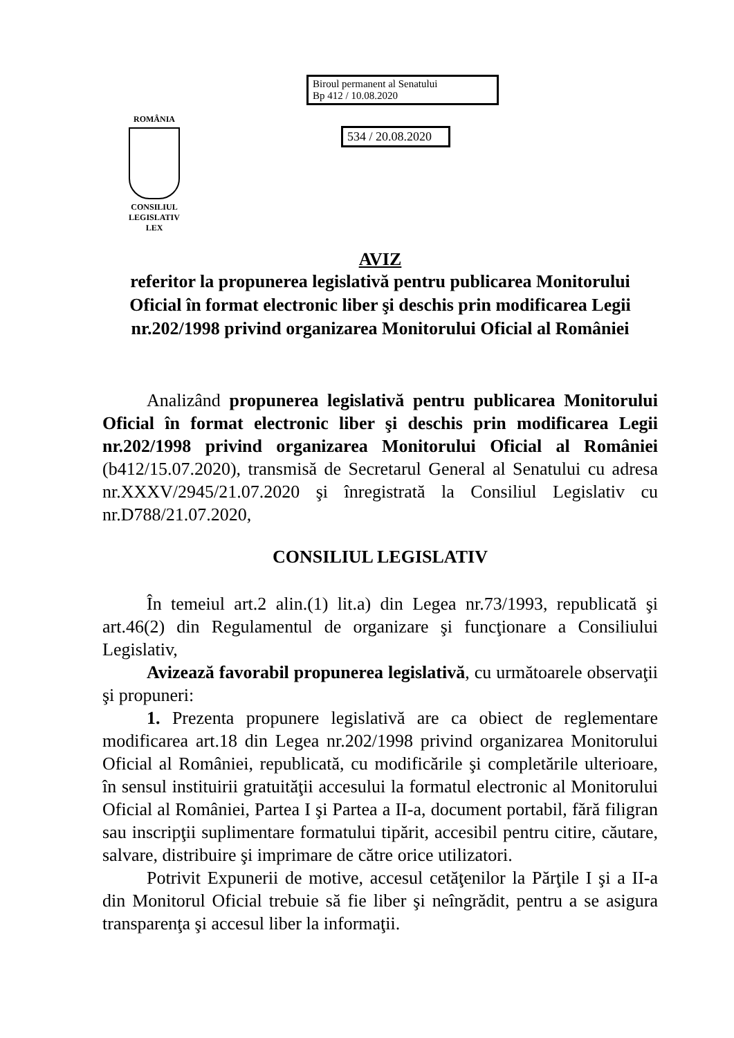ROMÂNIA
CONSILIUL LEGISLATIV
LEX
Biroul permanent al Senatului
Bp 412 / 10.08.2020
534 / 20.08.2020
AVIZ
referitor la propunerea legislativă pentru publicarea Monitorului Oficial în format electronic liber şi deschis prin modificarea Legii nr.202/1998 privind organizarea Monitorului Oficial al României
Analizând propunerea legislativă pentru publicarea Monitorului Oficial în format electronic liber şi deschis prin modificarea Legii nr.202/1998 privind organizarea Monitorului Oficial al României (b412/15.07.2020), transmisă de Secretarul General al Senatului cu adresa nr.XXXV/2945/21.07.2020 şi înregistrată la Consiliul Legislativ cu nr.D788/21.07.2020,
CONSILIUL LEGISLATIV
În temeiul art.2 alin.(1) lit.a) din Legea nr.73/1993, republicată şi art.46(2) din Regulamentul de organizare şi funcţionare a Consiliului Legislativ,
Avizează favorabil propunerea legislativă, cu următoarele observaţii şi propuneri:
1. Prezenta propunere legislativă are ca obiect de reglementare modificarea art.18 din Legea nr.202/1998 privind organizarea Monitorului Oficial al României, republicată, cu modificările şi completările ulterioare, în sensul instituirii gratuităţii accesului la formatul electronic al Monitorului Oficial al României, Partea I şi Partea a II-a, document portabil, fără filigran sau inscripţii suplimentare formatului tipărit, accesibil pentru citire, căutare, salvare, distribuire şi imprimare de către orice utilizatori.
Potrivit Expunerii de motive, accesul cetăţenilor la Părţile I şi a II-a din Monitorul Oficial trebuie să fie liber şi neîngrădit, pentru a se asigura transparenţa şi accesul liber la informaţii.